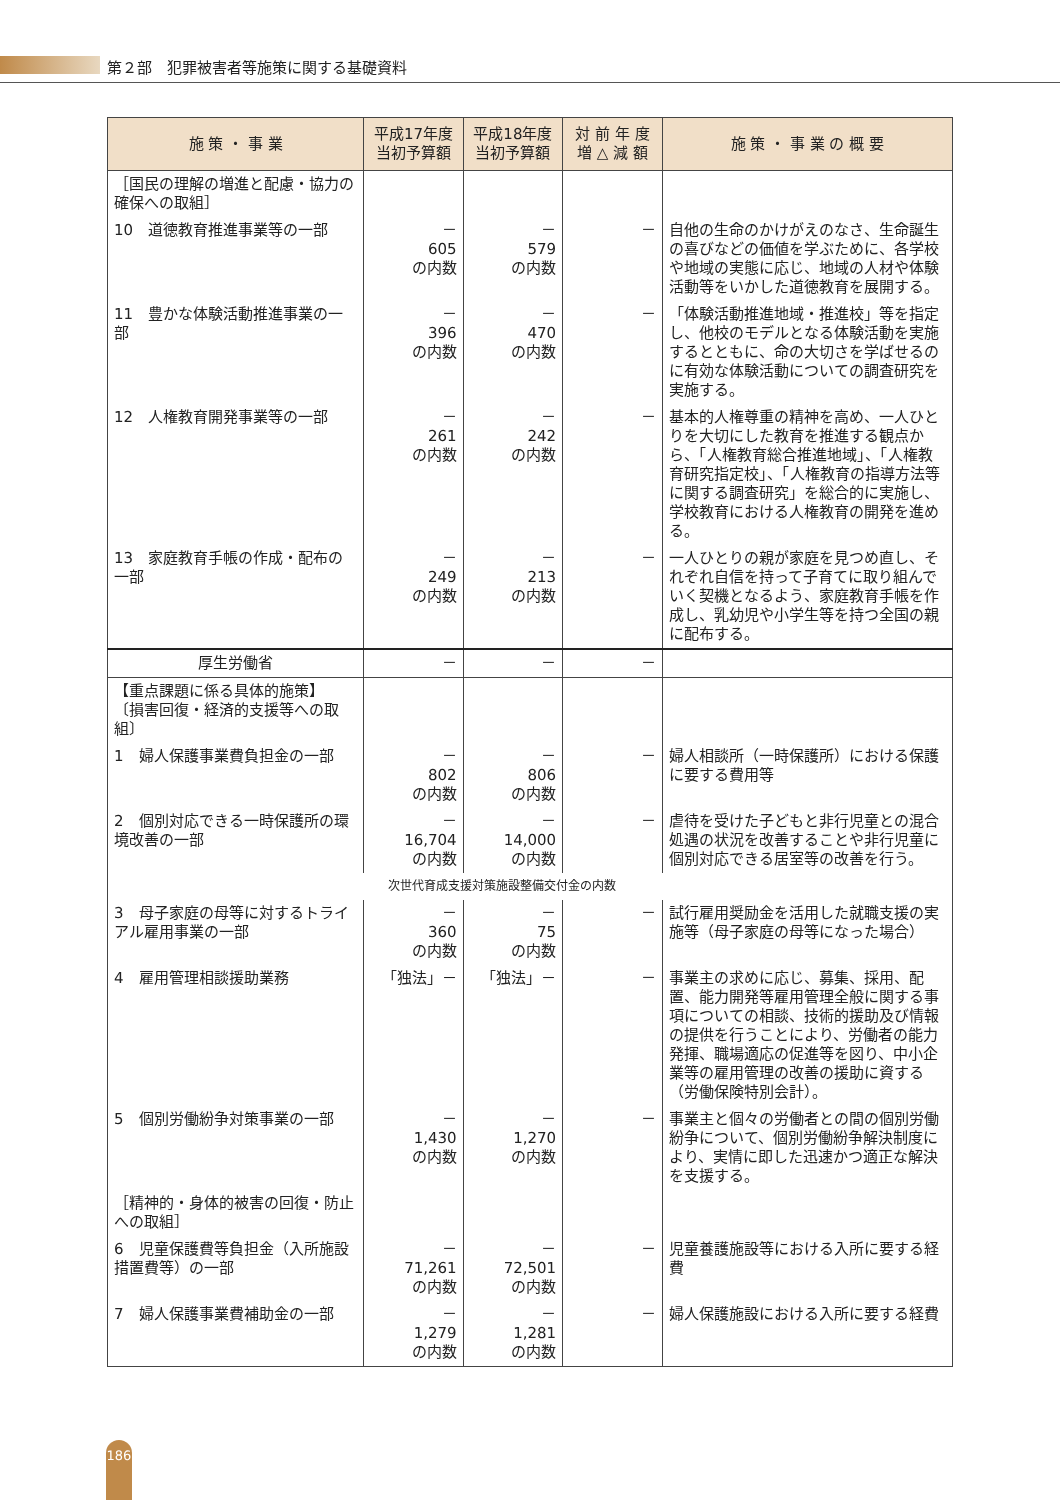第２部　犯罪被害者等施策に関する基礎資料
| 施 策 ・ 事 業 | 平成17年度 当初予算額 | 平成18年度 当初予算額 | 対 前 年 度 増 △ 減 額 | 施 策 ・ 事 業 の 概 要 |
| --- | --- | --- | --- | --- |
| ［国民の理解の増進と配慮・協力の確保への取組］ | | | | |
| 10 道徳教育推進事業等の一部 | － 605 の内数 | － 579 の内数 | － | 自他の生命のかけがえのなさ、生命誕生の喜びなどの価値を学ぶために、各学校や地域の実態に応じ、地域の人材や体験活動等をいかした道徳教育を展開する。 |
| 11 豊かな体験活動推進事業の一部 | － 396 の内数 | － 470 の内数 | － | 「体験活動推進地域・推進校」等を指定し、他校のモデルとなる体験活動を実施するとともに、命の大切さを学ばせるのに有効な体験活動についての調査研究を実施する。 |
| 12 人権教育開発事業等の一部 | － 261 の内数 | － 242 の内数 | － | 基本的人権尊重の精神を高め、一人ひとりを大切にした教育を推進する観点から、「人権教育総合推進地域」、「人権教育研究指定校」、「人権教育の指導方法等に関する調査研究」を総合的に実施し、学校教育における人権教育の開発を進める。 |
| 13 家庭教育手帳の作成・配布の一部 | － 249 の内数 | － 213 の内数 | － | 一人ひとりの親が家庭を見つめ直し、それぞれ自信を持って子育てに取り組んでいく契機となるよう、家庭教育手帳を作成し、乳幼児や小学生等を持つ全国の親に配布する。 |
| 厚生労働省 | － | － | － | |
| 【重点課題に係る具体的施策】 〔損害回復・経済的支援等への取組〕 | | | | |
| 1 婦人保護事業費負担金の一部 | － 802 の内数 | － 806 の内数 | － | 婦人相談所（一時保護所）における保護に要する費用等 |
| 2 個別対応できる一時保護所の環境改善の一部 | － 16,704 の内数 | － 14,000 の内数 | － | 虐待を受けた子どもと非行児童との混合処遇の状況を改善することや非行児童に個別対応できる居室等の改善を行う。 |
| 次世代育成支援対策施設整備交付金の内数 | | | | |
| 3 母子家庭の母等に対するトライアル雇用事業の一部 | － 360 の内数 | － 75 の内数 | － | 試行雇用奨励金を活用した就職支援の実施等（母子家庭の母等になった場合） |
| 4 雇用管理相談援助業務 | 「独法」－ | 「独法」－ | － | 事業主の求めに応じ、募集、採用、配置、能力開発等雇用管理全般に関する事項についての相談、技術的援助及び情報の提供を行うことにより、労働者の能力発揮、職場適応の促進等を図り、中小企業等の雇用管理の改善の援助に資する（労働保険特別会計）。 |
| 5 個別労働紛争対策事業の一部 | － 1,430 の内数 | － 1,270 の内数 | － | 事業主と個々の労働者との間の個別労働紛争について、個別労働紛争解決制度により、実情に即した迅速かつ適正な解決を支援する。 |
| ［精神的・身体的被害の回復・防止への取組］ | | | | |
| 6 児童保護費等負担金（入所施設措置費等）の一部 | － 71,261 の内数 | － 72,501 の内数 | － | 児童養護施設等における入所に要する経費 |
| 7 婦人保護事業費補助金の一部 | － 1,279 の内数 | － 1,281 の内数 | － | 婦人保護施設における入所に要する経費 |
186